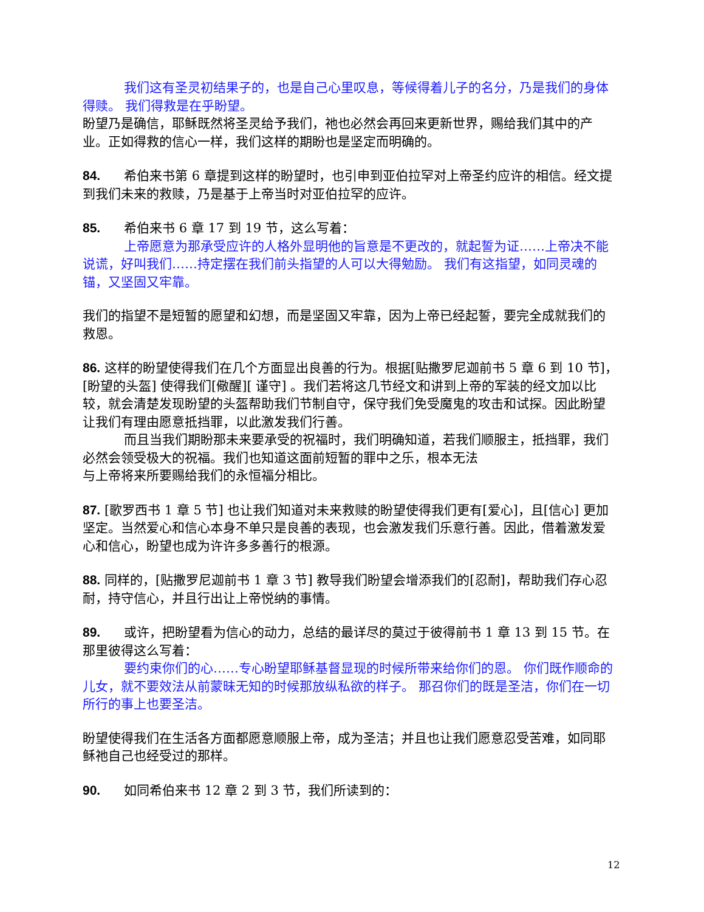我们这有圣灵初结果子的，也是自己心里叹息，等候得着儿子的名分，乃是我们的身体得赎。 我们得救是在乎盼望。
盼望乃是确信，耶稣既然将圣灵给予我们，祂也必然会再回来更新世界，赐给我们其中的产业。正如得救的信心一样，我们这样的期盼也是坚定而明确的。
84. 希伯来书第 6 章提到这样的盼望时，也引申到亚伯拉罕对上帝圣约应许的相信。经文提到我们未来的救赎，乃是基于上帝当时对亚伯拉罕的应许。
85. 希伯来书 6 章 17 到 19 节，这么写着：
上帝愿意为那承受应许的人格外显明他的旨意是不更改的，就起誓为证……上帝决不能说谎，好叫我们……持定摆在我们前头指望的人可以大得勉励。 我们有这指望，如同灵魂的锚，又坚固又牢靠。
我们的指望不是短暂的愿望和幻想，而是坚固又牢靠，因为上帝已经起誓，要完全成就我们的救恩。
86. 这样的盼望使得我们在几个方面显出良善的行为。根据[贴撒罗尼迦前书 5 章 6 到 10 节]，[盼望的头盔] 使得我们[儆醒][ 谨守] 。我们若将这几节经文和讲到上帝的军装的经文加以比较，就会清楚发现盼望的头盔帮助我们节制自守，保守我们免受魔鬼的攻击和试探。因此盼望让我们有理由愿意抵挡罪，以此激发我们行善。
而且当我们期盼那未来要承受的祝福时，我们明确知道，若我们顺服主，抵挡罪，我们必然会领受极大的祝福。我们也知道这面前短暂的罪中之乐，根本无法
与上帝将来所要赐给我们的永恒福分相比。
87. [歌罗西书 1 章 5 节] 也让我们知道对未来救赎的盼望使得我们更有[爱心]，且[信心] 更加坚定。当然爱心和信心本身不单只是良善的表现，也会激发我们乐意行善。因此，借着激发爱心和信心，盼望也成为许许多多善行的根源。
88. 同样的，[贴撒罗尼迦前书 1 章 3 节] 教导我们盼望会增添我们的[忍耐]，帮助我们存心忍耐，持守信心，并且行出让上帝悦纳的事情。
89. 或许，把盼望看为信心的动力，总结的最详尽的莫过于彼得前书 1 章 13 到 15 节。在那里彼得这么写着：
要约束你们的心……专心盼望耶稣基督显现的时候所带来给你们的恩。 你们既作顺命的儿女，就不要效法从前蒙昧无知的时候那放纵私欲的样子。 那召你们的既是圣洁，你们在一切所行的事上也要圣洁。
盼望使得我们在生活各方面都愿意顺服上帝，成为圣洁；并且也让我们愿意忍受苦难，如同耶稣祂自己也经受过的那样。
90. 如同希伯来书 12 章 2 到 3 节，我们所读到的：
12